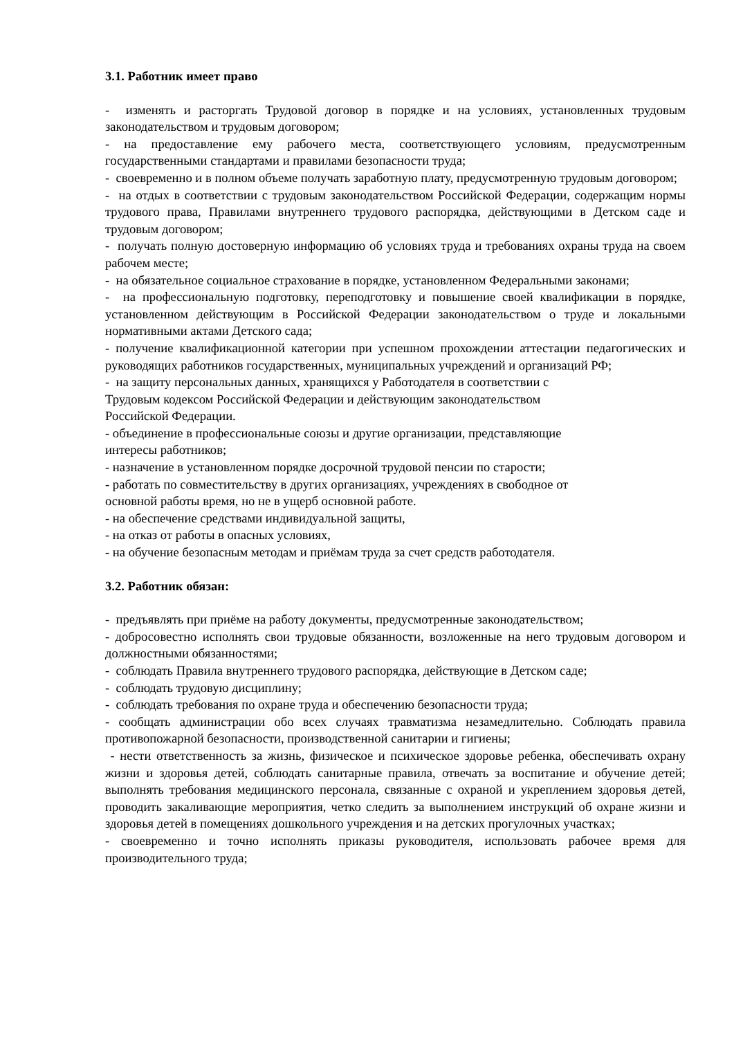3.1. Работник имеет право
- изменять и расторгать Трудовой договор в порядке и на условиях, установленных трудовым законодательством и трудовым договором;
- на предоставление ему рабочего места, соответствующего условиям, предусмотренным государственными стандартами и правилами безопасности труда;
- своевременно и в полном объеме получать заработную плату, предусмотренную трудовым договором;
- на отдых в соответствии с трудовым законодательством Российской Федерации, содержащим нормы трудового права, Правилами внутреннего трудового распорядка, действующими в Детском саде и трудовым договором;
- получать полную достоверную информацию об условиях труда и требованиях охраны труда на своем рабочем месте;
- на обязательное социальное страхование в порядке, установленном Федеральными законами;
- на профессиональную подготовку, переподготовку и повышение своей квалификации в порядке, установленном действующим в Российской Федерации законодательством о труде и локальными нормативными актами Детского сада;
- получение квалификационной категории при успешном прохождении аттестации педагогических и руководящих работников государственных, муниципальных учреждений и организаций РФ;
- на защиту персональных данных, хранящихся у Работодателя в соответствии с
Трудовым кодексом Российской Федерации и действующим законодательством
Российской Федерации.
- объединение в профессиональные союзы и другие организации, представляющие
интересы работников;
- назначение в установленном порядке досрочной трудовой пенсии по старости;
- работать по совместительству в других организациях, учреждениях в свободное от
основной работы время, но не в ущерб основной работе.
- на обеспечение средствами индивидуальной защиты,
- на отказ от работы в опасных условиях,
- на обучение безопасным методам и приёмам труда за счет средств работодателя.
3.2. Работник обязан:
- предъявлять при приёме на работу документы, предусмотренные законодательством;
- добросовестно исполнять свои трудовые обязанности, возложенные на него трудовым договором и должностными обязанностями;
- соблюдать Правила внутреннего трудового распорядка, действующие в Детском саде;
- соблюдать трудовую дисциплину;
- соблюдать требования по охране труда и обеспечению безопасности труда;
- сообщать администрации обо всех случаях травматизма незамедлительно. Соблюдать правила противопожарной безопасности, производственной санитарии и гигиены;
- нести ответственность за жизнь, физическое и психическое здоровье ребенка, обеспечивать охрану жизни и здоровья детей, соблюдать санитарные правила, отвечать за воспитание и обучение детей; выполнять требования медицинского персонала, связанные с охраной и укреплением здоровья детей, проводить закаливающие мероприятия, четко следить за выполнением инструкций об охране жизни и здоровья детей в помещениях дошкольного учреждения и на детских прогулочных участках;
- своевременно и точно исполнять приказы руководителя, использовать рабочее время для производительного труда;